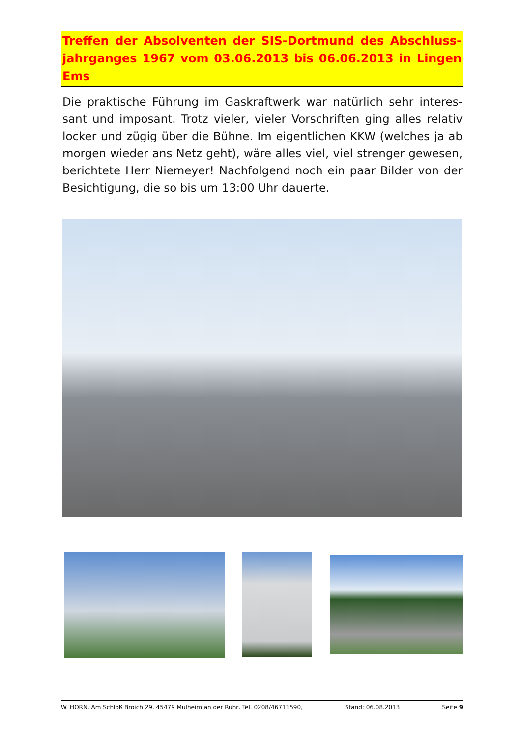Treffen der Absolventen der SIS-Dortmund des Abschluss-jahrganges 1967 vom 03.06.2013 bis 06.06.2013 in Lingen Ems
Die praktische Führung im Gaskraftwerk war natürlich sehr interes-sant und imposant. Trotz vieler, vieler Vorschriften ging alles relativ locker und zügig über die Bühne. Im eigentlichen KKW (welches ja ab morgen wieder ans Netz geht), wäre alles viel, viel strenger gewesen, berichtete Herr Niemeyer! Nachfolgend noch ein paar Bilder von der Besichtigung, die so bis um 13:00 Uhr dauerte.
W. HORN, Am Schloß Broich 29, 45479 Mülheim an der Ruhr, Tel. 0208/46711590, Stand: 06.08.2013 Seite 9